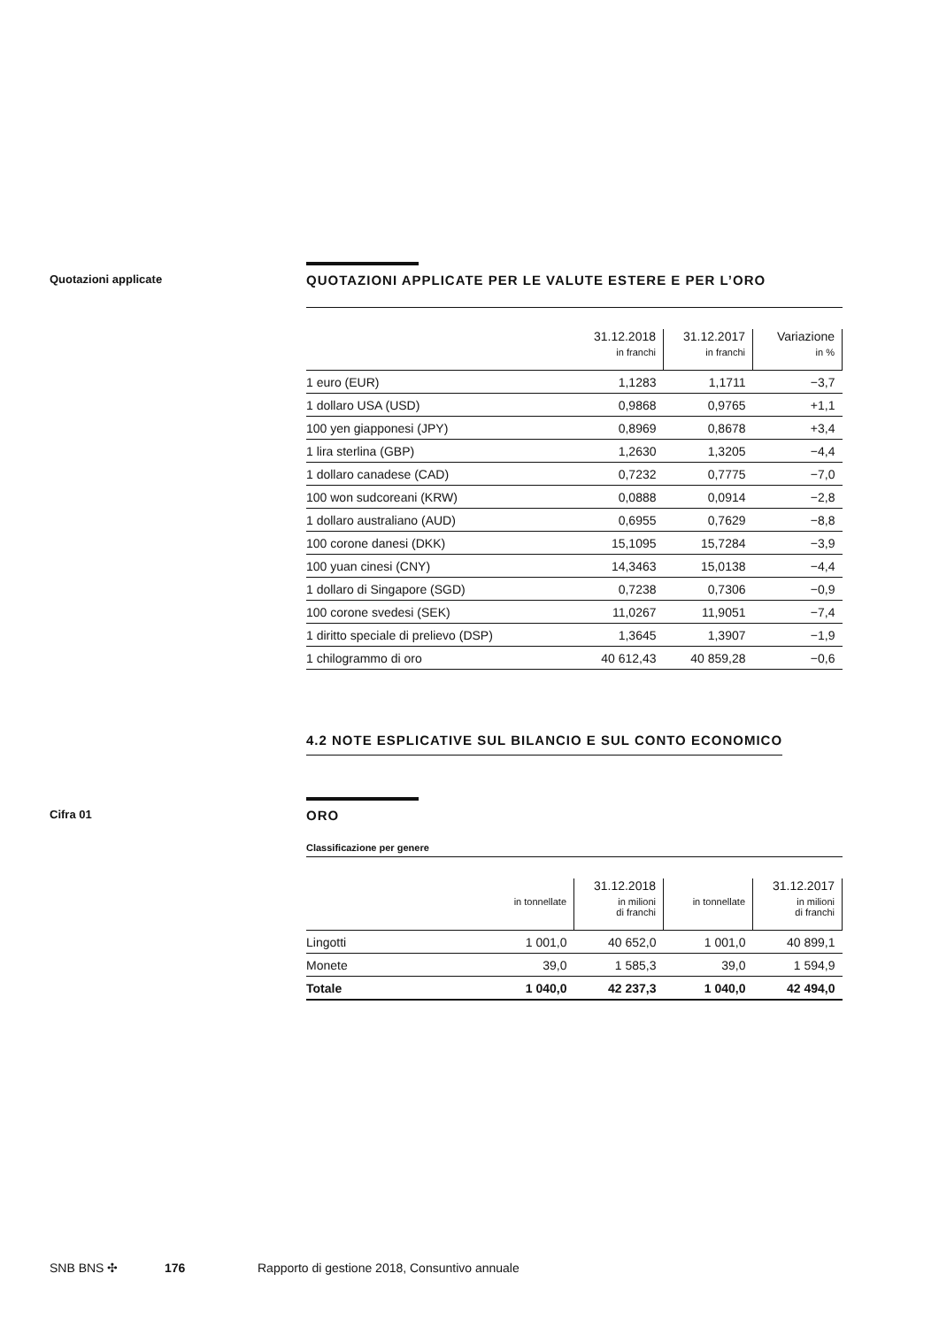Quotazioni applicate
QUOTAZIONI APPLICATE PER LE VALUTE ESTERE E PER L’ORO
| | 31.12.2018 in franchi | 31.12.2017 in franchi | Variazione in % |
| --- | --- | --- | --- |
| 1 euro (EUR) | 1,1283 | 1,1711 | −3,7 |
| 1 dollaro USA (USD) | 0,9868 | 0,9765 | +1,1 |
| 100 yen giapponesi (JPY) | 0,8969 | 0,8678 | +3,4 |
| 1 lira sterlina (GBP) | 1,2630 | 1,3205 | −4,4 |
| 1 dollaro canadese (CAD) | 0,7232 | 0,7775 | −7,0 |
| 100 won sudcoreani (KRW) | 0,0888 | 0,0914 | −2,8 |
| 1 dollaro australiano (AUD) | 0,6955 | 0,7629 | −8,8 |
| 100 corone danesi (DKK) | 15,1095 | 15,7284 | −3,9 |
| 100 yuan cinesi (CNY) | 14,3463 | 15,0138 | −4,4 |
| 1 dollaro di Singapore (SGD) | 0,7238 | 0,7306 | −0,9 |
| 100 corone svedesi (SEK) | 11,0267 | 11,9051 | −7,4 |
| 1 diritto speciale di prelievo (DSP) | 1,3645 | 1,3907 | −1,9 |
| 1 chilogrammo di oro | 40 612,43 | 40 859,28 | −0,6 |
4.2 NOTE ESPLICATIVE SUL BILANCIO E SUL CONTO ECONOMICO
Cifra 01
ORO
Classificazione per genere
| | in tonnellate | 31.12.2018 in milioni di franchi | in tonnellate | 31.12.2017 in milioni di franchi |
| --- | --- | --- | --- | --- |
| Lingotti | 1 001,0 | 40 652,0 | 1 001,0 | 40 899,1 |
| Monete | 39,0 | 1 585,3 | 39,0 | 1 594,9 |
| Totale | 1 040,0 | 42 237,3 | 1 040,0 | 42 494,0 |
SNB BNS ✣ 176 Rapporto di gestione 2018, Consuntivo annuale